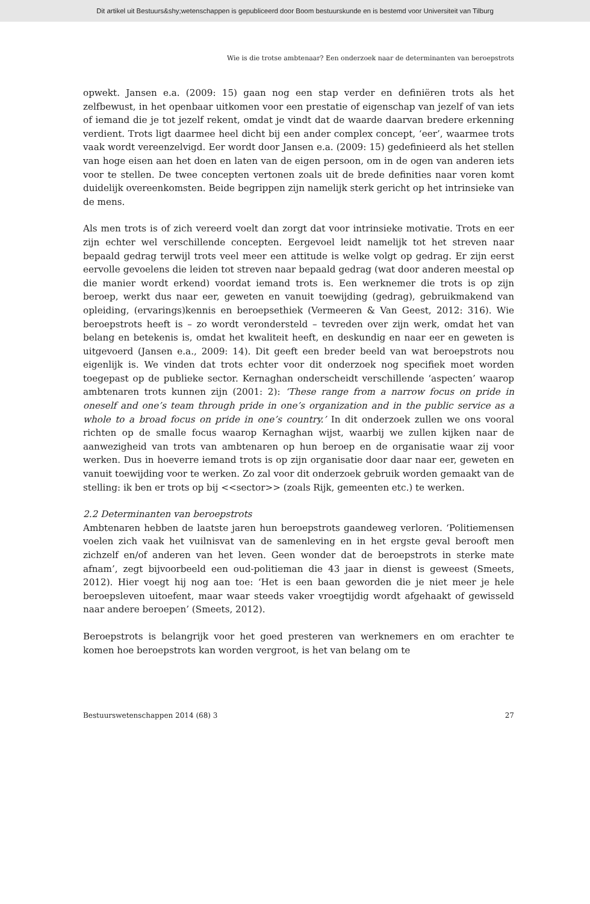Dit artikel uit Bestuurs&shy;wetenschappen is gepubliceerd door Boom bestuurskunde en is bestemd voor Universiteit van Tilburg
Wie is die trotse ambtenaar? Een onderzoek naar de determinanten van beroepstrots
opwekt. Jansen e.a. (2009: 15) gaan nog een stap verder en definiëren trots als het zelfbewust, in het openbaar uitkomen voor een prestatie of eigenschap van jezelf of van iets of iemand die je tot jezelf rekent, omdat je vindt dat de waarde daarvan bredere erkenning verdient. Trots ligt daarmee heel dicht bij een ander complex concept, ‘eer’, waarmee trots vaak wordt vereenzelvigd. Eer wordt door Jansen e.a. (2009: 15) gedefinieerd als het stellen van hoge eisen aan het doen en laten van de eigen persoon, om in de ogen van anderen iets voor te stellen. De twee concepten vertonen zoals uit de brede definities naar voren komt duidelijk overeenkomsten. Beide begrippen zijn namelijk sterk gericht op het intrinsieke van de mens.
Als men trots is of zich vereerd voelt dan zorgt dat voor intrinsieke motivatie. Trots en eer zijn echter wel verschillende concepten. Eergevoel leidt namelijk tot het streven naar bepaald gedrag terwijl trots veel meer een attitude is welke volgt op gedrag. Er zijn eerst eervolle gevoelens die leiden tot streven naar bepaald gedrag (wat door anderen meestal op die manier wordt erkend) voordat iemand trots is. Een werknemer die trots is op zijn beroep, werkt dus naar eer, geweten en vanuit toewijding (gedrag), gebruikmakend van opleiding, (ervarings)kennis en beroepsethiek (Vermeeren & Van Geest, 2012: 316). Wie beroepstrots heeft is – zo wordt verondersteld – tevreden over zijn werk, omdat het van belang en betekenis is, omdat het kwaliteit heeft, en deskundig en naar eer en geweten is uitgevoerd (Jansen e.a., 2009: 14). Dit geeft een breder beeld van wat beroeps­trots nou eigenlijk is. We vinden dat trots echter voor dit onderzoek nog specifiek moet worden toegepast op de publieke sector. Kernaghan onderscheidt verschil­lende ‘aspecten’ waarop ambtenaren trots kunnen zijn (2001: 2): ‘These range from a narrow focus on pride in oneself and one’s team through pride in one’s organization and in the public service as a whole to a broad focus on pride in one’s country.’ In dit onderzoek zullen we ons vooral richten op de smalle focus waarop Kernaghan wijst, waarbij we zullen kijken naar de aanwezigheid van trots van ambtenaren op hun beroep en de organisatie waar zij voor werken. Dus in hoeverre iemand trots is op zijn organisatie door daar naar eer, geweten en vanuit toewijding voor te werken. Zo zal voor dit onderzoek gebruik worden gemaakt van de stelling: ik ben er trots op bij <<sector>> (zoals Rijk, gemeenten etc.) te werken.
2.2 Determinanten van beroepstrots
Ambtenaren hebben de laatste jaren hun beroepstrots gaandeweg verloren. ‘Poli­tiemensen voelen zich vaak het vuilnisvat van de samenleving en in het ergste geval berooft men zichzelf en/of anderen van het leven. Geen wonder dat de beroepstrots in sterke mate afnam’, zegt bijvoorbeeld een oud-politieman die 43 jaar in dienst is geweest (Smeets, 2012). Hier voegt hij nog aan toe: ‘Het is een baan geworden die je niet meer je hele beroepsleven uitoefent, maar waar steeds vaker vroegtijdig wordt afgehaakt of gewisseld naar andere beroepen’ (Smeets, 2012).
Beroepstrots is belangrijk voor het goed presteren van werknemers en om erach­ter te komen hoe beroepstrots kan worden vergroot, is het van belang om te
Bestuurswetenschappen 2014 (68) 3 27